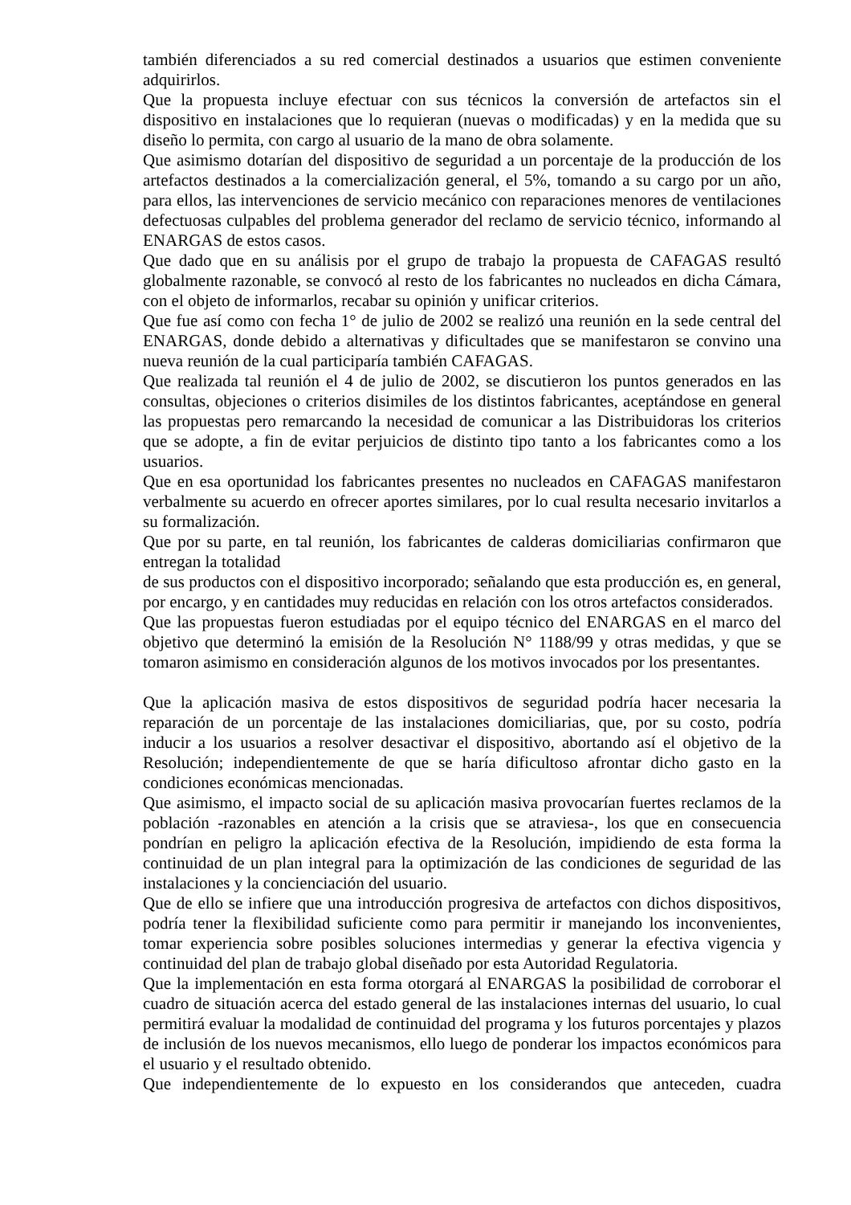también diferenciados a su red comercial destinados a usuarios que estimen conveniente adquirirlos.
Que la propuesta incluye efectuar con sus técnicos la conversión de artefactos sin el dispositivo en instalaciones que lo requieran (nuevas o modificadas) y en la medida que su diseño lo permita, con cargo al usuario de la mano de obra solamente.
Que asimismo dotarían del dispositivo de seguridad a un porcentaje de la producción de los artefactos destinados a la comercialización general, el 5%, tomando a su cargo por un año, para ellos, las intervenciones de servicio mecánico con reparaciones menores de ventilaciones defectuosas culpables del problema generador del reclamo de servicio técnico, informando al ENARGAS de estos casos.
Que dado que en su análisis por el grupo de trabajo la propuesta de CAFAGAS resultó globalmente razonable, se convocó al resto de los fabricantes no nucleados en dicha Cámara, con el objeto de informarlos, recabar su opinión y unificar criterios.
Que fue así como con fecha 1° de julio de 2002 se realizó una reunión en la sede central del ENARGAS, donde debido a alternativas y dificultades que se manifestaron se convino una nueva reunión de la cual participaría también CAFAGAS.
Que realizada tal reunión el 4 de julio de 2002, se discutieron los puntos generados en las consultas, objeciones o criterios disimiles de los distintos fabricantes, aceptándose en general las propuestas pero remarcando la necesidad de comunicar a las Distribuidoras los criterios que se adopte, a fin de evitar perjuicios de distinto tipo tanto a los fabricantes como a los usuarios.
Que en esa oportunidad los fabricantes presentes no nucleados en CAFAGAS manifestaron verbalmente su acuerdo en ofrecer aportes similares, por lo cual resulta necesario invitarlos a su formalización.
Que por su parte, en tal reunión, los fabricantes de calderas domiciliarias confirmaron que entregan la totalidad
de sus productos con el dispositivo incorporado; señalando que esta producción es, en general, por encargo, y en cantidades muy reducidas en relación con los otros artefactos considerados.
Que las propuestas fueron estudiadas por el equipo técnico del ENARGAS en el marco del objetivo que determinó la emisión de la Resolución N° 1188/99 y otras medidas, y que se tomaron asimismo en consideración algunos de los motivos invocados por los presentantes.
Que la aplicación masiva de estos dispositivos de seguridad podría hacer necesaria la reparación de un porcentaje de las instalaciones domiciliarias, que, por su costo, podría inducir a los usuarios a resolver desactivar el dispositivo, abortando así el objetivo de la Resolución; independientemente de que se haría dificultoso afrontar dicho gasto en la condiciones económicas mencionadas.
Que asimismo, el impacto social de su aplicación masiva provocarían fuertes reclamos de la población -razonables en atención a la crisis que se atraviesa-, los que en consecuencia pondrían en peligro la aplicación efectiva de la Resolución, impidiendo de esta forma la continuidad de un plan integral para la optimización de las condiciones de seguridad de las instalaciones y la concienciación del usuario.
Que de ello se infiere que una introducción progresiva de artefactos con dichos dispositivos, podría tener la flexibilidad suficiente como para permitir ir manejando los inconvenientes, tomar experiencia sobre posibles soluciones intermedias y generar la efectiva vigencia y continuidad del plan de trabajo global diseñado por esta Autoridad Regulatoria.
Que la implementación en esta forma otorgará al ENARGAS la posibilidad de corroborar el cuadro de situación acerca del estado general de las instalaciones internas del usuario, lo cual permitirá evaluar la modalidad de continuidad del programa y los futuros porcentajes y plazos de inclusión de los nuevos mecanismos, ello luego de ponderar los impactos económicos para el usuario y el resultado obtenido.
Que independientemente de lo expuesto en los considerandos que anteceden, cuadra